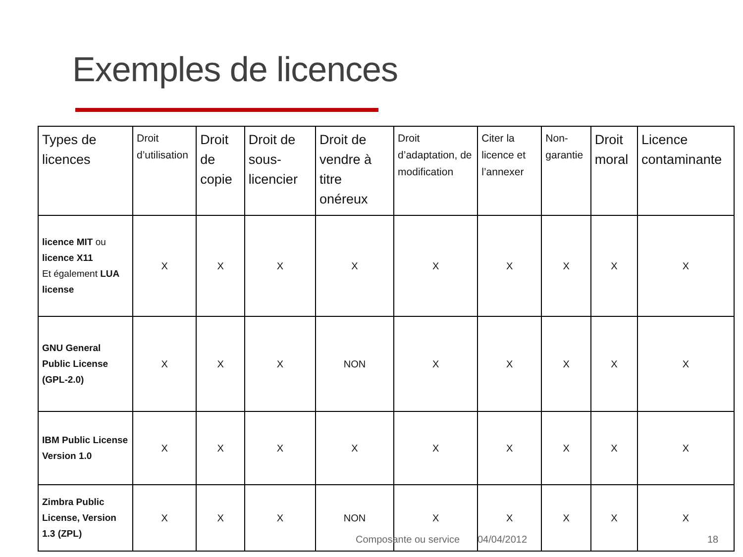Exemples de licences
| Types de licences | Droit d’utilisation | Droit de copie | Droit de sous-licencier | Droit de vendre à titre onéreux | Droit d’adaptation, de modification | Citer la licence et l’annexer | Non-garantie | Droit moral | Licence contaminante |
| --- | --- | --- | --- | --- | --- | --- | --- | --- | --- |
| licence MIT ou licence X11 Et également LUA license | X | X | X | X | X | X | X | X | X |
| GNU General Public License (GPL-2.0) | X | X | X | NON | X | X | X | X | X |
| IBM Public License Version 1.0 | X | X | X | X | X | X | X | X | X |
| Zimbra Public License, Version 1.3 (ZPL) | X | X | X | NON | X | X | X | X | X |
Composante ou service 04/04/2012 18